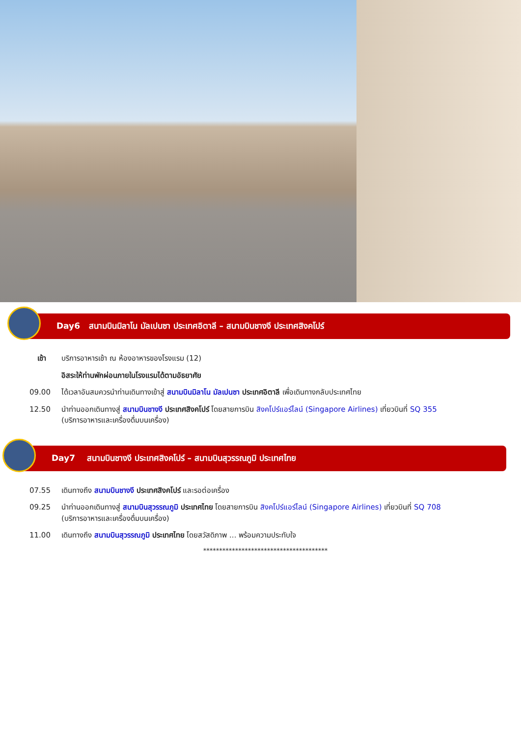Day6 สนามบินมิลาโน มัลเปนซา ประเทศอิตาลี – สนามบินชางงี ประเทศสิงคโปร์
เช้า บริการอาหารเช้า ณ ห้องอาหารของโรงแรม (12)
อิสระให้ท่านพักผ่อนภายในโรงแรมได้ตามอัธยาศัย
09.00 ได้เวลาอันสมควรนำท่านเดินทางเข้าสู่ สนามบินมิลาโน มัลเปนซา ประเทศอิตาลี เพื่อเดินทางกลับประเทศไทย
12.50 นำท่านออกเดินทางสู่ สนามบินชางงี ประเทศสิงคโปร์ โดยสายการบิน สิงคโปร์แอร์ไลน์ (Singapore Airlines) เที่ยวบินที่ SQ 355
(บริการอาหารและเครื่องดื่มบนเครื่อง)
Day7 สนามบินชางงี ประเทศสิงคโปร์ – สนามบินสุวรรณภูมิ ประเทศไทย
07.55 เดินทางถึง สนามบินชางงี ประเทศสิงคโปร์ และรอต่อเครื่อง
09.25 นำท่านออกเดินทางสู่ สนามบินสุวรรณภูมิ ประเทศไทย โดยสายการบิน สิงคโปร์แอร์ไลน์ (Singapore Airlines) เที่ยวบินที่ SQ 708
(บริการอาหารและเครื่องดื่มบนเครื่อง)
11.00 เดินทางถึง สนามบินสุวรรณภูมิ ประเทศไทย โดยสวัสดิภาพ ... พร้อมความประทับใจ
***************************************